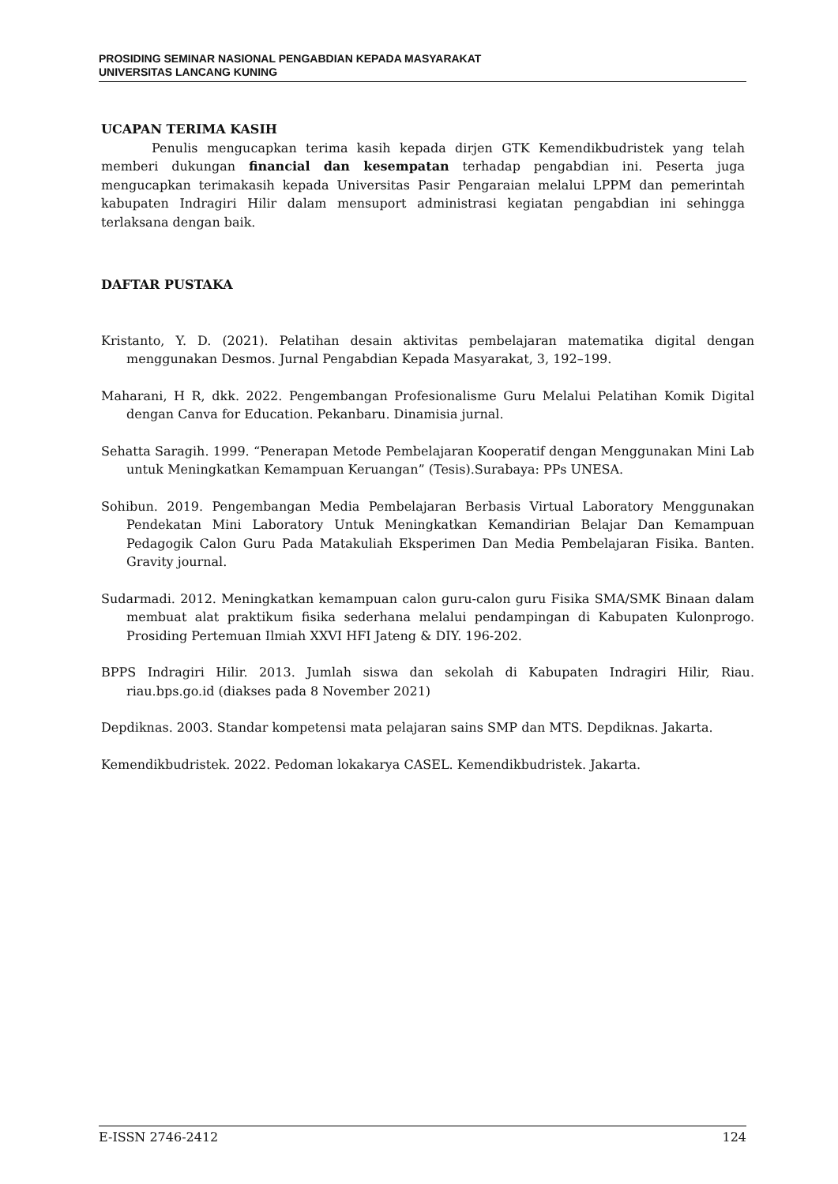PROSIDING SEMINAR NASIONAL PENGABDIAN KEPADA MASYARAKAT
UNIVERSITAS LANCANG KUNING
UCAPAN TERIMA KASIH
Penulis mengucapkan terima kasih kepada dirjen GTK Kemendikbudristek yang telah memberi dukungan financial dan kesempatan terhadap pengabdian ini. Peserta juga mengucapkan terimakasih kepada Universitas Pasir Pengaraian melalui LPPM dan pemerintah kabupaten Indragiri Hilir dalam mensuport administrasi kegiatan pengabdian ini sehingga terlaksana dengan baik.
DAFTAR PUSTAKA
Kristanto, Y. D. (2021). Pelatihan desain aktivitas pembelajaran matematika digital dengan menggunakan Desmos. Jurnal Pengabdian Kepada Masyarakat, 3, 192–199.
Maharani, H R, dkk. 2022. Pengembangan Profesionalisme Guru Melalui Pelatihan Komik Digital dengan Canva for Education. Pekanbaru. Dinamisia jurnal.
Sehatta Saragih. 1999. “Penerapan Metode Pembelajaran Kooperatif dengan Menggunakan Mini Lab untuk Meningkatkan Kemampuan Keruangan” (Tesis).Surabaya: PPs UNESA.
Sohibun. 2019. Pengembangan Media Pembelajaran Berbasis Virtual Laboratory Menggunakan Pendekatan Mini Laboratory Untuk Meningkatkan Kemandirian Belajar Dan Kemampuan Pedagogik Calon Guru Pada Matakuliah Eksperimen Dan Media Pembelajaran Fisika. Banten. Gravity journal.
Sudarmadi. 2012. Meningkatkan kemampuan calon guru-calon guru Fisika SMA/SMK Binaan dalam membuat alat praktikum fisika sederhana melalui pendampingan di Kabupaten Kulonprogo. Prosiding Pertemuan Ilmiah XXVI HFI Jateng & DIY. 196-202.
BPPS Indragiri Hilir. 2013. Jumlah siswa dan sekolah di Kabupaten Indragiri Hilir, Riau. riau.bps.go.id (diakses pada 8 November 2021)
Depdiknas. 2003. Standar kompetensi mata pelajaran sains SMP dan MTS. Depdiknas. Jakarta.
Kemendikbudristek. 2022. Pedoman lokakarya CASEL. Kemendikbudristek. Jakarta.
E-ISSN 2746-2412 124